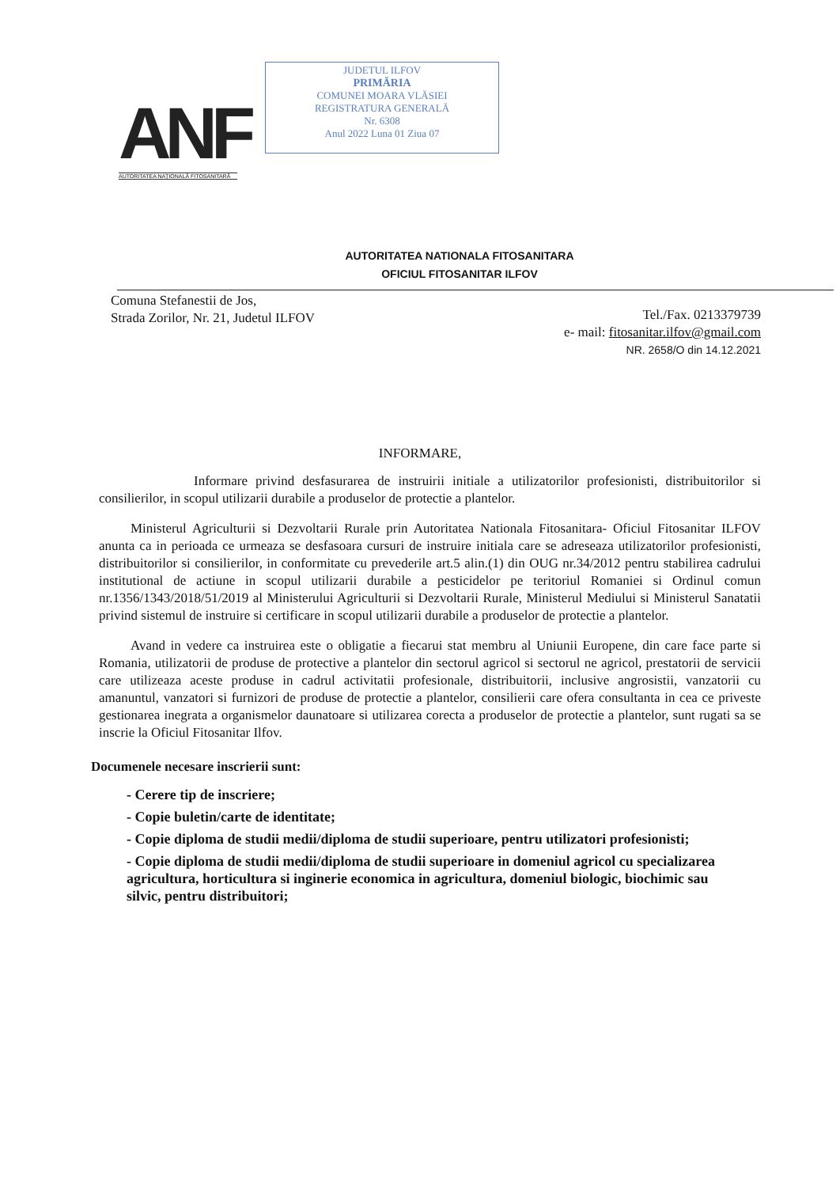ANF
AUTORITATEA NAȚIONALĂ FITOSANITARĂ
JUDETUL ILFOV
PRIMĂRIA
COMUNEI MOARA VLĂSIEI
REGISTRATURA GENERALĂ
Nr. 6308
Anul 2022 Luna 01 Ziua 07
AUTORITATEA NATIONALA FITOSANITARA
OFICIUL FITOSANITAR ILFOV
Comuna Stefanestii de Jos,
Strada Zorilor, Nr. 21, Judetul ILFOV
Tel./Fax. 0213379739
e- mail: fitosanitar.ilfov@gmail.com
NR. 2658/O din 14.12.2021
INFORMARE,
Informare privind desfasurarea de instruirii initiale a utilizatorilor profesionisti, distribuitorilor si consilierilor, in scopul utilizarii durabile a produselor de protectie a plantelor.
Ministerul Agriculturii si Dezvoltarii Rurale prin Autoritatea Nationala Fitosanitara- Oficiul Fitosanitar ILFOV anunta ca in perioada ce urmeaza se desfasoara cursuri de instruire initiala care se adreseaza utilizatorilor profesionisti, distribuitorilor si consilierilor, in conformitate cu prevederile art.5 alin.(1) din OUG nr.34/2012 pentru stabilirea cadrului institutional de actiune in scopul utilizarii durabile a pesticidelor pe teritoriul Romaniei si Ordinul comun nr.1356/1343/2018/51/2019 al Ministerului Agriculturii si Dezvoltarii Rurale, Ministerul Mediului si Ministerul Sanatatii privind sistemul de instruire si certificare in scopul utilizarii durabile a produselor de protectie a plantelor.
Avand in vedere ca instruirea este o obligatie a fiecarui stat membru al Uniunii Europene, din care face parte si Romania, utilizatorii de produse de protective a plantelor din sectorul agricol si sectorul ne agricol, prestatorii de servicii care utilizeaza aceste produse in cadrul activitatii profesionale, distribuitorii, inclusive angrosistii, vanzatorii cu amanuntul, vanzatori si furnizori de produse de protectie a plantelor, consilierii care ofera consultanta in cea ce priveste gestionarea inegrata a organismelor daunatoare si utilizarea corecta a produselor de protectie a plantelor, sunt rugati sa se inscrie la Oficiul Fitosanitar Ilfov.
Documenele necesare inscrierii sunt:
- Cerere tip de inscriere;
- Copie buletin/carte de identitate;
- Copie diploma de studii medii/diploma de studii superioare, pentru utilizatori profesionisti;
- Copie diploma de studii medii/diploma de studii superioare in domeniul agricol cu specializarea agricultura, horticultura si inginerie economica in agricultura, domeniul biologic, biochimic sau silvic, pentru distribuitori;